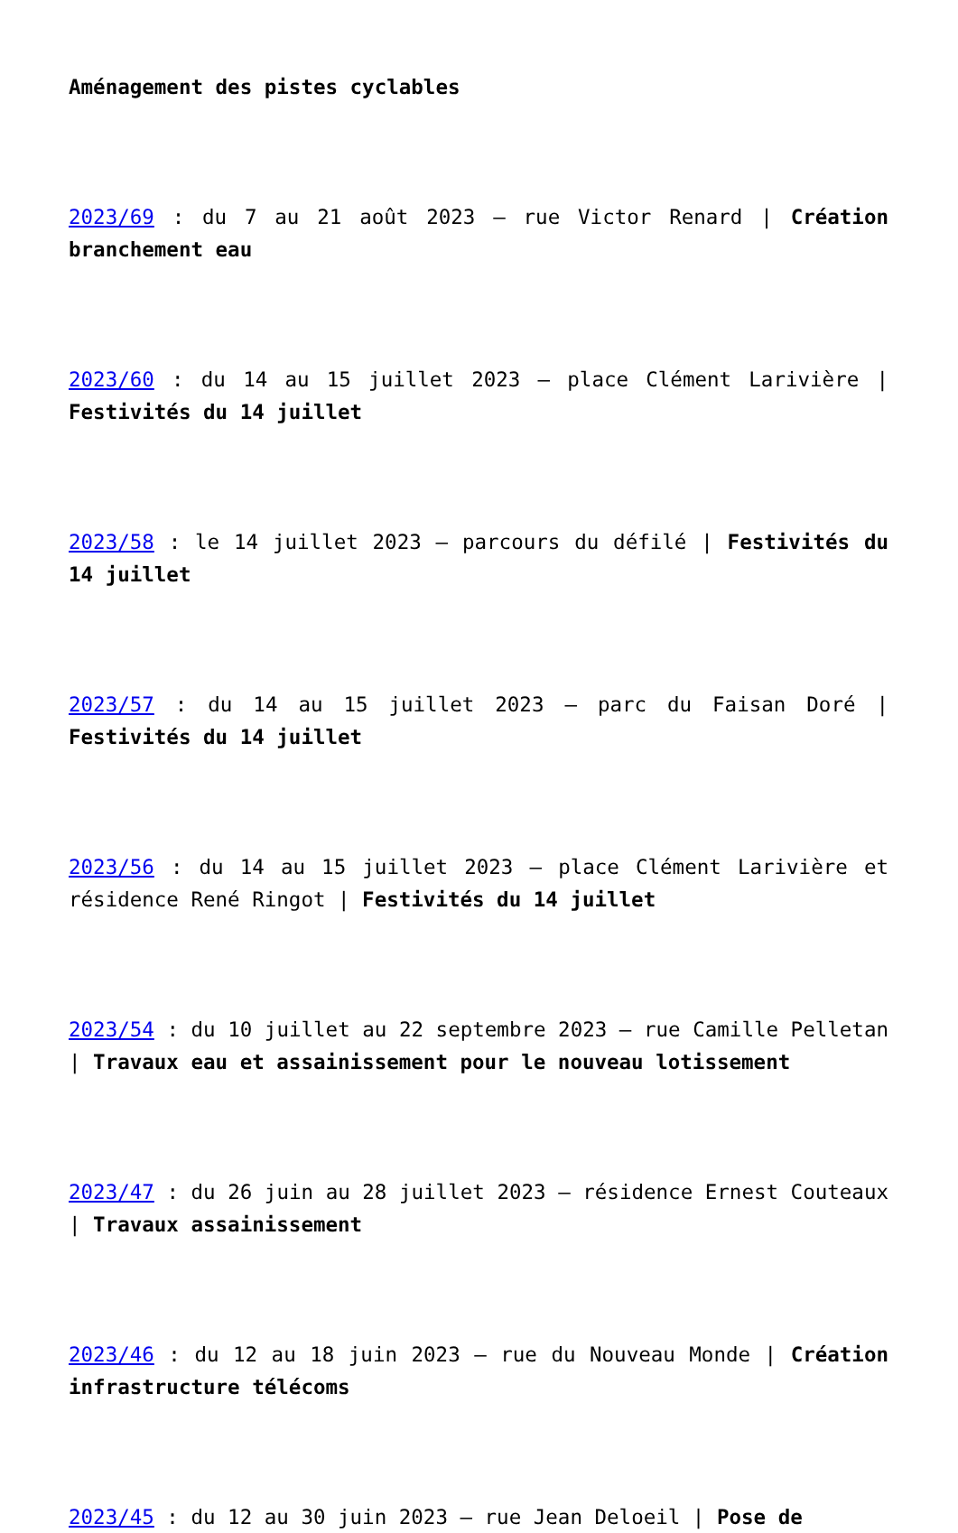Aménagement des pistes cyclables
2023/69 : du 7 au 21 août 2023 – rue Victor Renard | Création branchement eau
2023/60 : du 14 au 15 juillet 2023 – place Clément Larivière | Festivités du 14 juillet
2023/58 : le 14 juillet 2023 – parcours du défilé | Festivités du 14 juillet
2023/57 : du 14 au 15 juillet 2023 – parc du Faisan Doré | Festivités du 14 juillet
2023/56 : du 14 au 15 juillet 2023 – place Clément Larivière et résidence René Ringot | Festivités du 14 juillet
2023/54 : du 10 juillet au 22 septembre 2023 – rue Camille Pelletan | Travaux eau et assainissement pour le nouveau lotissement
2023/47 : du 26 juin au 28 juillet 2023 – résidence Ernest Couteaux | Travaux assainissement
2023/46 : du 12 au 18 juin 2023 – rue du Nouveau Monde | Création infrastructure télécoms
2023/45 : du 12 au 30 juin 2023 – rue Jean Deloeil | Pose de